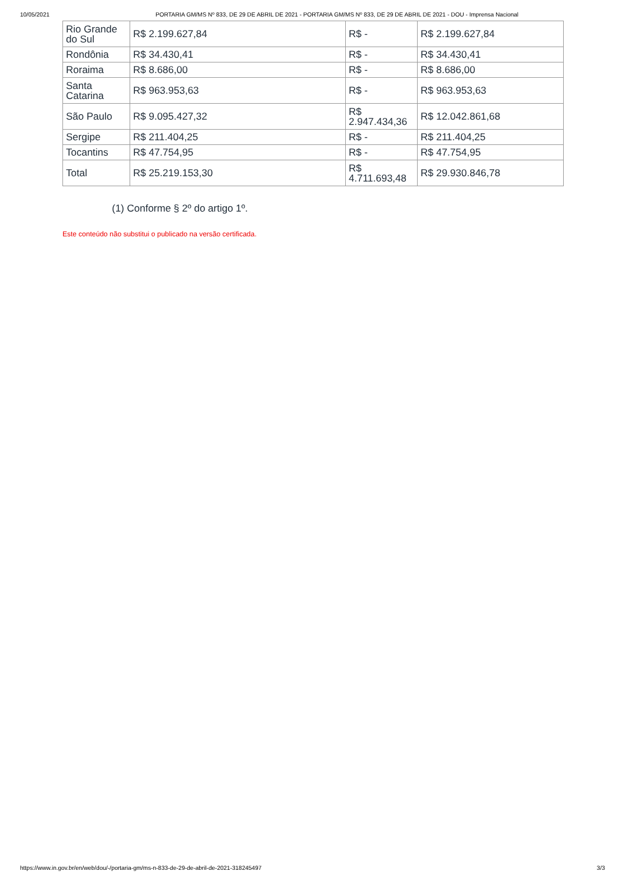10/05/2021 PORTARIA GM/MS Nº 833, DE 29 DE ABRIL DE 2021 - PORTARIA GM/MS Nº 833, DE 29 DE ABRIL DE 2021 - DOU - Imprensa Nacional
| Rio Grande do Sul | R$ 2.199.627,84 | R$ - | R$ 2.199.627,84 |
| Rondônia | R$ 34.430,41 | R$ - | R$ 34.430,41 |
| Roraima | R$ 8.686,00 | R$ - | R$ 8.686,00 |
| Santa Catarina | R$ 963.953,63 | R$ - | R$ 963.953,63 |
| São Paulo | R$ 9.095.427,32 | R$ 2.947.434,36 | R$ 12.042.861,68 |
| Sergipe | R$ 211.404,25 | R$ - | R$ 211.404,25 |
| Tocantins | R$ 47.754,95 | R$ - | R$ 47.754,95 |
| Total | R$ 25.219.153,30 | R$ 4.711.693,48 | R$ 29.930.846,78 |
(1) Conforme § 2º do artigo 1º.
Este conteúdo não substitui o publicado na versão certificada.
https://www.in.gov.br/en/web/dou/-/portaria-gm/ms-n-833-de-29-de-abril-de-2021-318245497 3/3